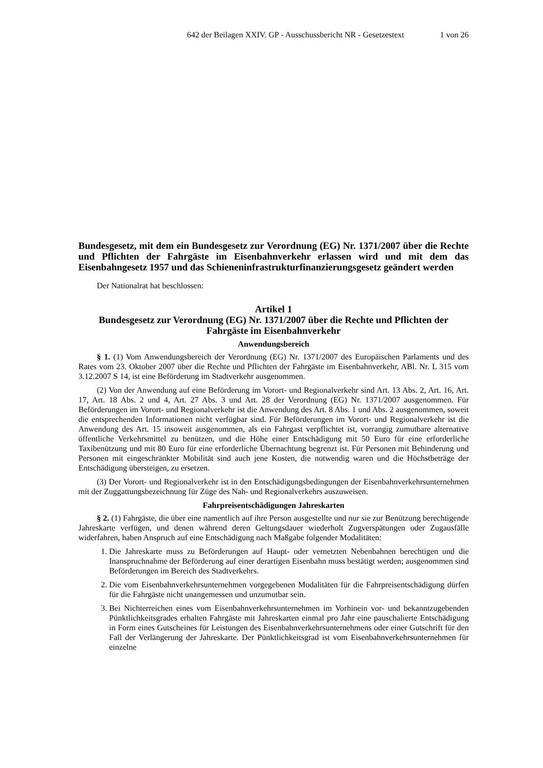642 der Beilagen XXIV. GP - Ausschussbericht NR - Gesetzestext 1 von 26
Bundesgesetz, mit dem ein Bundesgesetz zur Verordnung (EG) Nr. 1371/2007 über die Rechte und Pflichten der Fahrgäste im Eisenbahnverkehr erlassen wird und mit dem das Eisenbahngesetz 1957 und das Schieneninfrastrukturfinanzierungsgesetz geändert werden
Der Nationalrat hat beschlossen:
Artikel 1
Bundesgesetz zur Verordnung (EG) Nr. 1371/2007 über die Rechte und Pflichten der Fahrgäste im Eisenbahnverkehr
Anwendungsbereich
§ 1. (1) Vom Anwendungsbereich der Verordnung (EG) Nr. 1371/2007 des Europäischen Parlaments und des Rates vom 23. Oktober 2007 über die Rechte und Pflichten der Fahrgäste im Eisenbahnverkehr, ABl. Nr. L 315 vom 3.12.2007 S 14, ist eine Beförderung im Stadtverkehr ausgenommen.
(2) Von der Anwendung auf eine Beförderung im Vorort- und Regionalverkehr sind Art. 13 Abs. 2, Art. 16, Art. 17, Art. 18 Abs. 2 und 4, Art. 27 Abs. 3 und Art. 28 der Verordnung (EG) Nr. 1371/2007 ausgenommen. Für Beförderungen im Vorort- und Regionalverkehr ist die Anwendung des Art. 8 Abs. 1 und Abs. 2 ausgenommen, soweit die entsprechenden Informationen nicht verfügbar sind. Für Beförderungen im Vorort- und Regionalverkehr ist die Anwendung des Art. 15 insoweit ausgenommen, als ein Fahrgast verpflichtet ist, vorrangig zumutbare alternative öffentliche Verkehrsmittel zu benützen, und die Höhe einer Entschädigung mit 50 Euro für eine erforderliche Taxibenützung und mit 80 Euro für eine erforderliche Übernachtung begrenzt ist. Für Personen mit Behinderung und Personen mit eingeschränkter Mobilität sind auch jene Kosten, die notwendig waren und die Höchstbeträge der Entschädigung übersteigen, zu ersetzen.
(3) Der Vorort- und Regionalverkehr ist in den Entschädigungsbedingungen der Eisenbahnverkehrsunternehmen mit der Zuggattungsbezeichnung für Züge des Nah- und Regionalverkehrs auszuweisen.
Fahrpreisentschädigungen Jahreskarten
§ 2. (1) Fahrgäste, die über eine namentlich auf ihre Person ausgestellte und nur sie zur Benützung berechtigende Jahreskarte verfügen, und denen während deren Geltungsdauer wiederholt Zugverspätungen oder Zugausfälle widerfahren, haben Anspruch auf eine Entschädigung nach Maßgabe folgender Modalitäten:
1. Die Jahreskarte muss zu Beförderungen auf Haupt- oder vernetzten Nebenbahnen berechtigen und die Inanspruchnahme der Beförderung auf einer derartigen Eisenbahn muss bestätigt werden; ausgenommen sind Beförderungen im Bereich des Stadtverkehrs.
2. Die vom Eisenbahnverkehrsunternehmen vorgegebenen Modalitäten für die Fahrpreisentschädigung dürfen für die Fahrgäste nicht unangemessen und unzumutbar sein.
3. Bei Nichterreichen eines vom Eisenbahnverkehrsunternehmen im Vorhinein vor- und bekanntzugebenden Pünktlichkeitsgrades erhalten Fahrgäste mit Jahreskarten einmal pro Jahr eine pauschalierte Entschädigung in Form eines Gutscheines für Leistungen des Eisenbahnverkehrsunternehmens oder einer Gutschrift für den Fall der Verlängerung der Jahreskarte. Der Pünktlichkeitsgrad ist vom Eisenbahnverkehrsunternehmen für einzelne